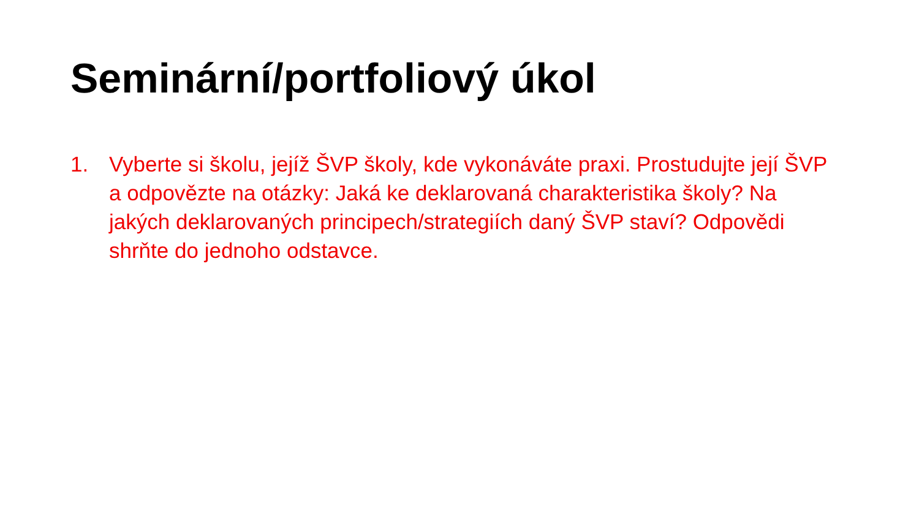Seminární/portfoliový úkol
1. Vyberte si školu, jejíž ŠVP školy, kde vykonáváte praxi. Prostudujte její ŠVP a odpovězte na otázky: Jaká ke deklarovaná charakteristika školy? Na jakých deklarovaných principech/strategiích daný ŠVP staví? Odpovědi shrňte do jednoho odstavce.